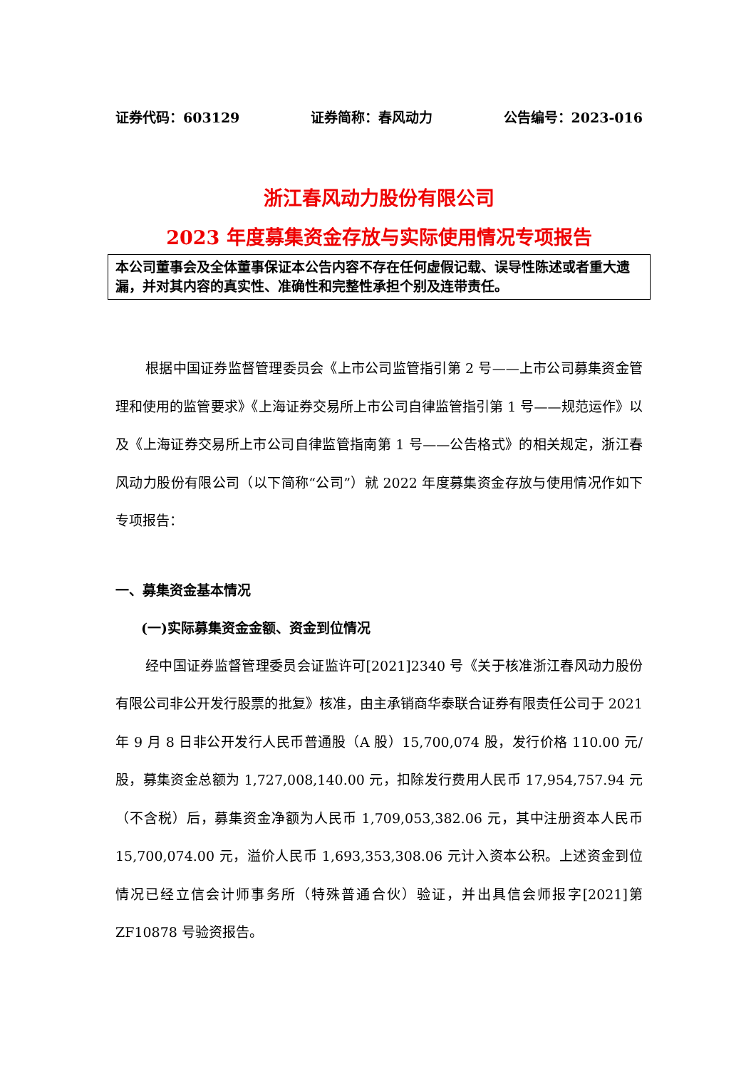证券代码：603129 证券简称：春风动力 公告编号：2023-016
浙江春风动力股份有限公司
2023 年度募集资金存放与实际使用情况专项报告
本公司董事会及全体董事保证本公告内容不存在任何虚假记载、误导性陈述或者重大遗漏，并对其内容的真实性、准确性和完整性承担个别及连带责任。
根据中国证券监督管理委员会《上市公司监管指引第 2 号——上市公司募集资金管理和使用的监管要求》《上海证券交易所上市公司自律监管指引第 1 号——规范运作》以及《上海证券交易所上市公司自律监管指南第 1 号——公告格式》的相关规定，浙江春风动力股份有限公司（以下简称“公司”）就 2022 年度募集资金存放与使用情况作如下专项报告：
一、募集资金基本情况
(一)实际募集资金金额、资金到位情况
经中国证券监督管理委员会证监许可[2021]2340 号《关于核准浙江春风动力股份有限公司非公开发行股票的批复》核准，由主承销商华泰联合证券有限责任公司于 2021 年 9 月 8 日非公开发行人民币普通股（A 股）15,700,074 股，发行价格 110.00 元/股，募集资金总额为 1,727,008,140.00 元，扣除发行费用人民币 17,954,757.94 元（不含税）后，募集资金净额为人民币 1,709,053,382.06 元，其中注册资本人民币 15,700,074.00 元，溢价人民币 1,693,353,308.06 元计入资本公积。上述资金到位情况已经立信会计师事务所（特殊普通合伙）验证，并出具信会师报字[2021]第 ZF10878 号验资报告。